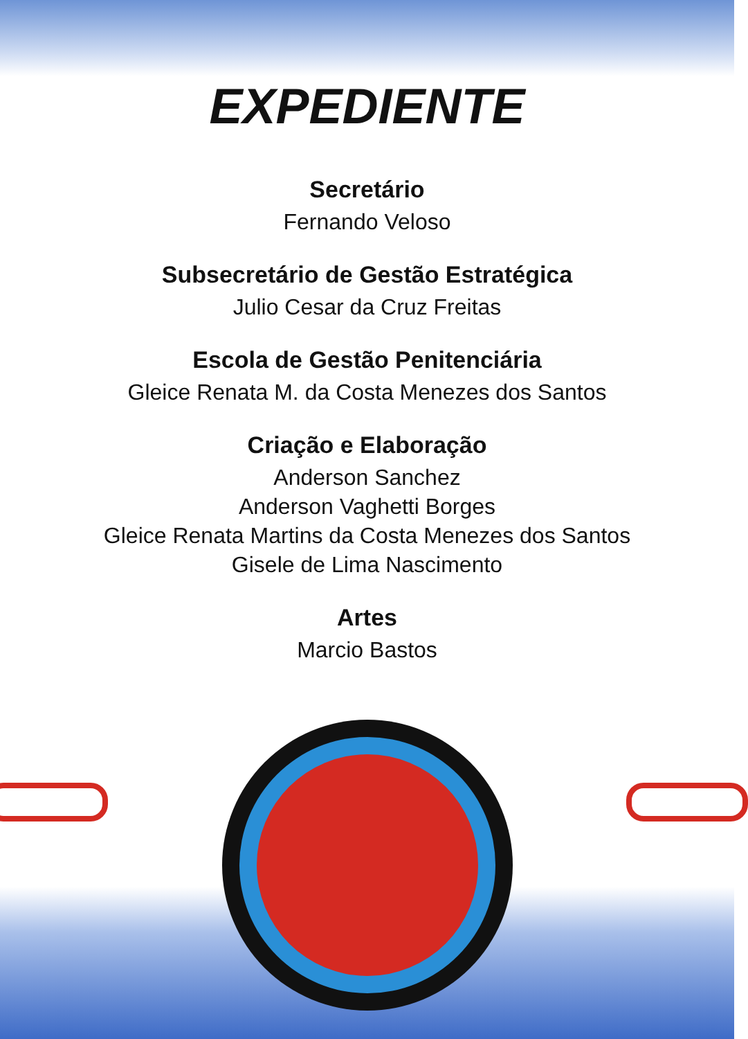EXPEDIENTE
Secretário
Fernando Veloso
Subsecretário de Gestão Estratégica
Julio Cesar da Cruz Freitas
Escola de Gestão Penitenciária
Gleice Renata M. da Costa Menezes dos Santos
Criação e Elaboração
Anderson Sanchez
Anderson Vaghetti Borges
Gleice Renata Martins da Costa Menezes dos Santos
Gisele de Lima Nascimento
Artes
Marcio Bastos